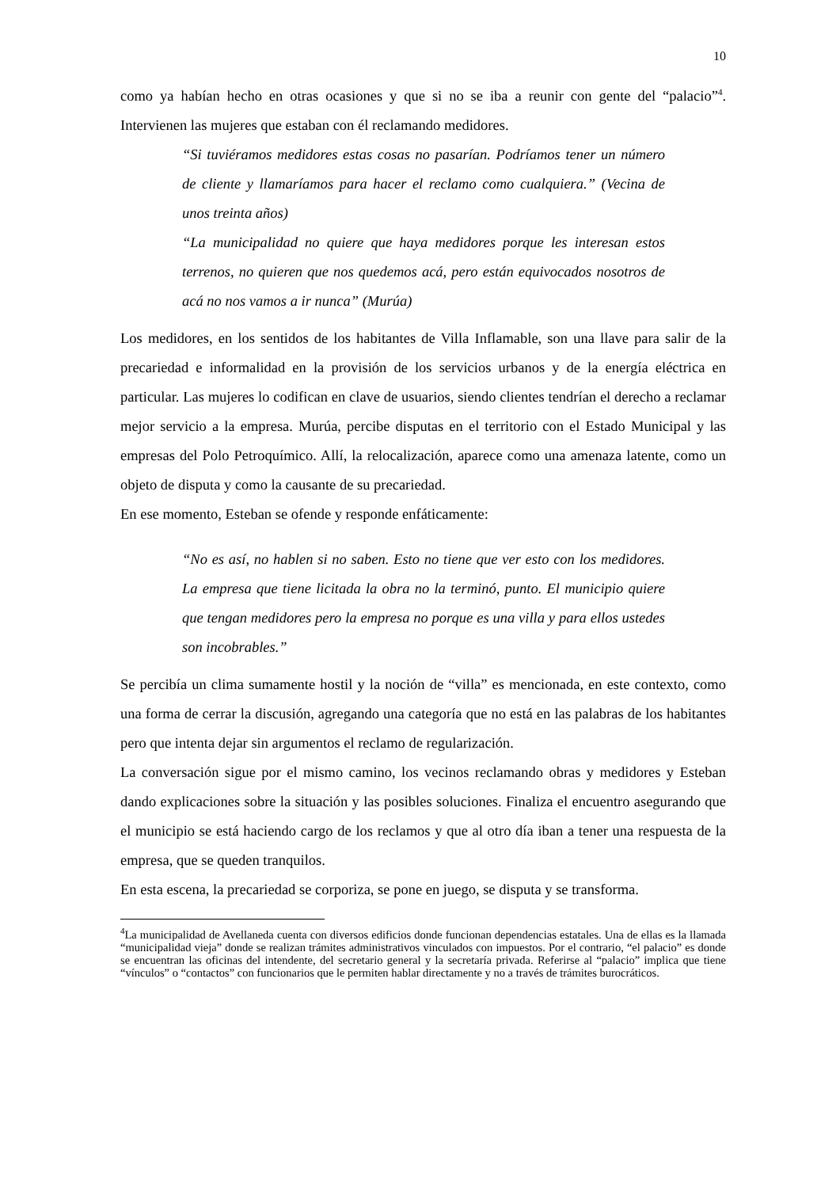10
como ya habían hecho en otras ocasiones y que si no se iba a reunir con gente del “palacio”<sup>4</sup>. Intervienen las mujeres que estaban con él reclamando medidores.
“Si tuviéramos medidores estas cosas no pasarían. Podríamos tener un número de cliente y llamaríamos para hacer el reclamo como cualquiera.” (Vecina de unos treinta años)
“La municipalidad no quiere que haya medidores porque les interesan estos terrenos, no quieren que nos quedemos acá, pero están equivocados nosotros de acá no nos vamos a ir nunca” (Murúa)
Los medidores, en los sentidos de los habitantes de Villa Inflamable, son una llave para salir de la precariedad e informalidad en la provisión de los servicios urbanos y de la energía eléctrica en particular. Las mujeres lo codifican en clave de usuarios, siendo clientes tendrían el derecho a reclamar mejor servicio a la empresa. Murúa, percibe disputas en el territorio con el Estado Municipal y las empresas del Polo Petroquímico. Allí, la relocalización, aparece como una amenaza latente, como un objeto de disputa y como la causante de su precariedad.
En ese momento, Esteban se ofende y responde enfáticamente:
“No es así, no hablen si no saben. Esto no tiene que ver esto con los medidores. La empresa que tiene licitada la obra no la terminó, punto. El municipio quiere que tengan medidores pero la empresa no porque es una villa y para ellos ustedes son incobrables.”
Se percibía un clima sumamente hostil y la noción de “villa” es mencionada, en este contexto, como una forma de cerrar la discusión, agregando una categoría que no está en las palabras de los habitantes pero que intenta dejar sin argumentos el reclamo de regularización.
La conversación sigue por el mismo camino, los vecinos reclamando obras y medidores y Esteban dando explicaciones sobre la situación y las posibles soluciones. Finaliza el encuentro asegurando que el municipio se está haciendo cargo de los reclamos y que al otro día iban a tener una respuesta de la empresa, que se queden tranquilos.
En esta escena, la precariedad se corporiza, se pone en juego, se disputa y se transforma.
<sup>4</sup> La municipalidad de Avellaneda cuenta con diversos edificios donde funcionan dependencias estatales. Una de ellas es la llamada “municipalidad vieja” donde se realizan trámites administrativos vinculados con impuestos. Por el contrario, “el palacio” es donde se encuentran las oficinas del intendente, del secretario general y la secretaría privada. Referirse al “palacio” implica que tiene “vínculos” o “contactos” con funcionarios que le permiten hablar directamente y no a través de trámites burocráticos.